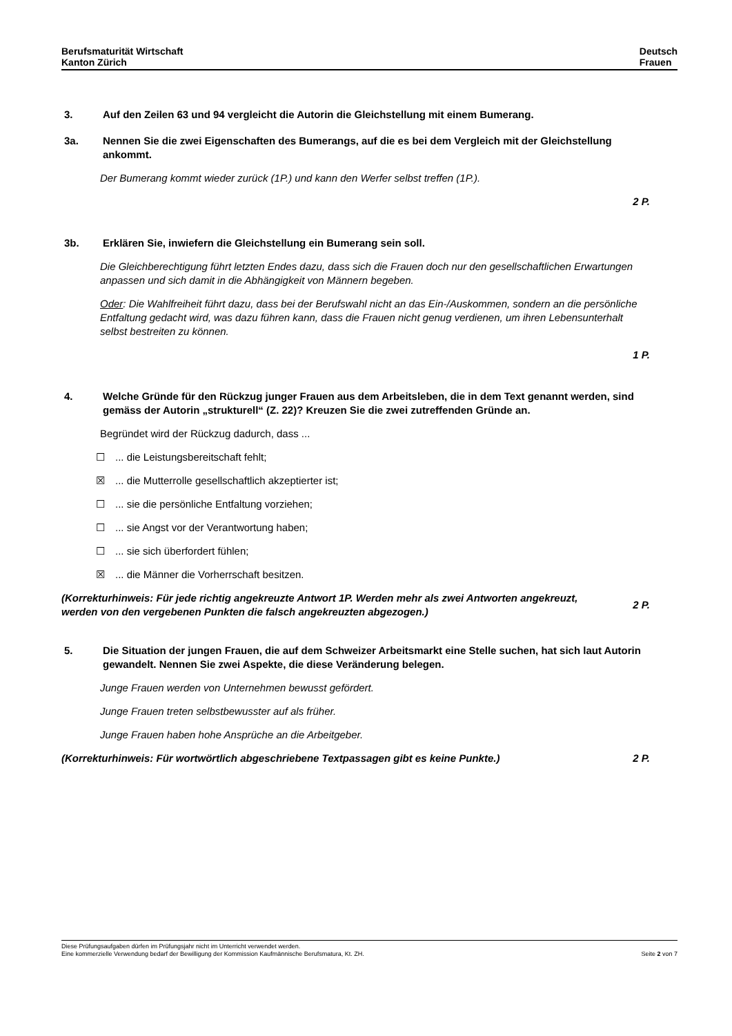Berufsmaturität Wirtschaft
Kanton Zürich
Deutsch
Frauen
3. Auf den Zeilen 63 und 94 vergleicht die Autorin die Gleichstellung mit einem Bumerang.
3a. Nennen Sie die zwei Eigenschaften des Bumerangs, auf die es bei dem Vergleich mit der Gleichstellung ankommt.
Der Bumerang kommt wieder zurück (1P.) und kann den Werfer selbst treffen (1P.).
2 P.
3b. Erklären Sie, inwiefern die Gleichstellung ein Bumerang sein soll.
Die Gleichberechtigung führt letzten Endes dazu, dass sich die Frauen doch nur den gesellschaftlichen Erwartungen anpassen und sich damit in die Abhängigkeit von Männern begeben.
Oder: Die Wahlfreiheit führt dazu, dass bei der Berufswahl nicht an das Ein-/Auskommen, sondern an die persönliche Entfaltung gedacht wird, was dazu führen kann, dass die Frauen nicht genug verdienen, um ihren Lebensunterhalt selbst bestreiten zu können.
1 P.
4. Welche Gründe für den Rückzug junger Frauen aus dem Arbeitsleben, die in dem Text genannt werden, sind gemäss der Autorin „strukturell“ (Z. 22)? Kreuzen Sie die zwei zutreffenden Gründe an.
Begründet wird der Rückzug dadurch, dass ...
☐... die Leistungsbereitschaft fehlt;
☒... die Mutterrolle gesellschaftlich akzeptierter ist;
☐... sie die persönliche Entfaltung vorziehen;
☐... sie Angst vor der Verantwortung haben;
☐... sie sich überfordert fühlen;
☒... die Männer die Vorherrschaft besitzen.
(Korrekturhinweis: Für jede richtig angekreuzte Antwort 1P. Werden mehr als zwei Antworten angekreuzt, werden von den vergebenen Punkten die falsch angekreuzten abgezogen.)
2 P.
5. Die Situation der jungen Frauen, die auf dem Schweizer Arbeitsmarkt eine Stelle suchen, hat sich laut Autorin gewandelt. Nennen Sie zwei Aspekte, die diese Veränderung belegen.
Junge Frauen werden von Unternehmen bewusst gefördert.
Junge Frauen treten selbstbewusster auf als früher.
Junge Frauen haben hohe Ansprüche an die Arbeitgeber.
(Korrekturhinweis: Für wortwörtlich abgeschriebene Textpassagen gibt es keine Punkte.)
2 P.
Diese Prüfungsaufgaben dürfen im Prüfungsjahr nicht im Unterricht verwendet werden.
Eine kommerzielle Verwendung bedarf der Bewilligung der Kommission Kaufmännische Berufsmatura, Kt. ZH.
Seite 2 von 7